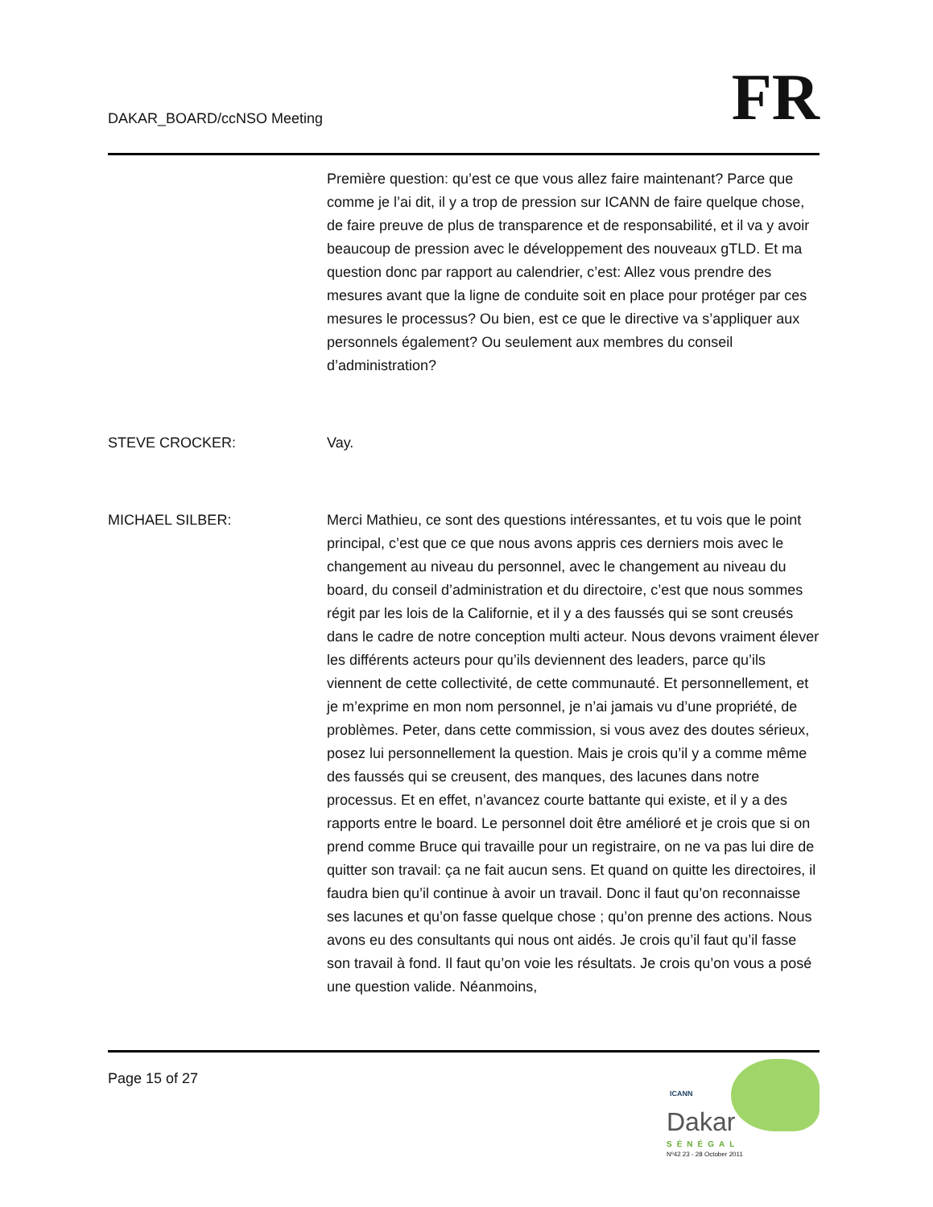DAKAR_BOARD/ccNSO Meeting
FR
Première question: qu’est ce que vous allez faire maintenant? Parce que comme je l’ai dit, il y a trop de pression sur ICANN de faire quelque chose, de faire preuve de plus de transparence et de responsabilité, et il va y avoir beaucoup de pression avec le développement des nouveaux gTLD. Et ma question donc par rapport au calendrier, c’est: Allez vous prendre des mesures avant que la ligne de conduite soit en place pour protéger par ces mesures le processus? Ou bien, est ce que le directive va s’appliquer aux personnels également? Ou seulement aux membres du conseil d’administration?
STEVE CROCKER: Vay.
MICHAEL SILBER: Merci Mathieu, ce sont des questions intéressantes, et tu vois que le point principal, c’est que ce que nous avons appris ces derniers mois avec le changement au niveau du personnel, avec le changement au niveau du board, du conseil d’administration et du directoire, c’est que nous sommes régit par les lois de la Californie, et il y a des faussés qui se sont creusés dans le cadre de notre conception multi acteur. Nous devons vraiment élever les différents acteurs pour qu’ils deviennent des leaders, parce qu’ils viennent de cette collectivité, de cette communauté. Et personnellement, et je m’exprime en mon nom personnel, je n’ai jamais vu d’une propriété, de problèmes. Peter, dans cette commission, si vous avez des doutes sérieux, posez lui personnellement la question. Mais je crois qu’il y a comme même des faussés qui se creusent, des manques, des lacunes dans notre processus. Et en effet, n’avancez courte battante qui existe, et il y a des rapports entre le board. Le personnel doit être amélioré et je crois que si on prend comme Bruce qui travaille pour un registraire, on ne va pas lui dire de quitter son travail: ça ne fait aucun sens. Et quand on quitte les directoires, il faudra bien qu’il continue à avoir un travail. Donc il faut qu’on reconnaisse ses lacunes et qu’on fasse quelque chose ; qu’on prenne des actions. Nous avons eu des consultants qui nous ont aidés. Je crois qu’il faut qu’il fasse son travail à fond. Il faut qu’on voie les résultats. Je crois qu’on vous a posé une question valide. Néanmoins,
Page 15 of 27
ICANN
Dakar
SÉNÉGAL
Nº42 23 - 28 October 2011